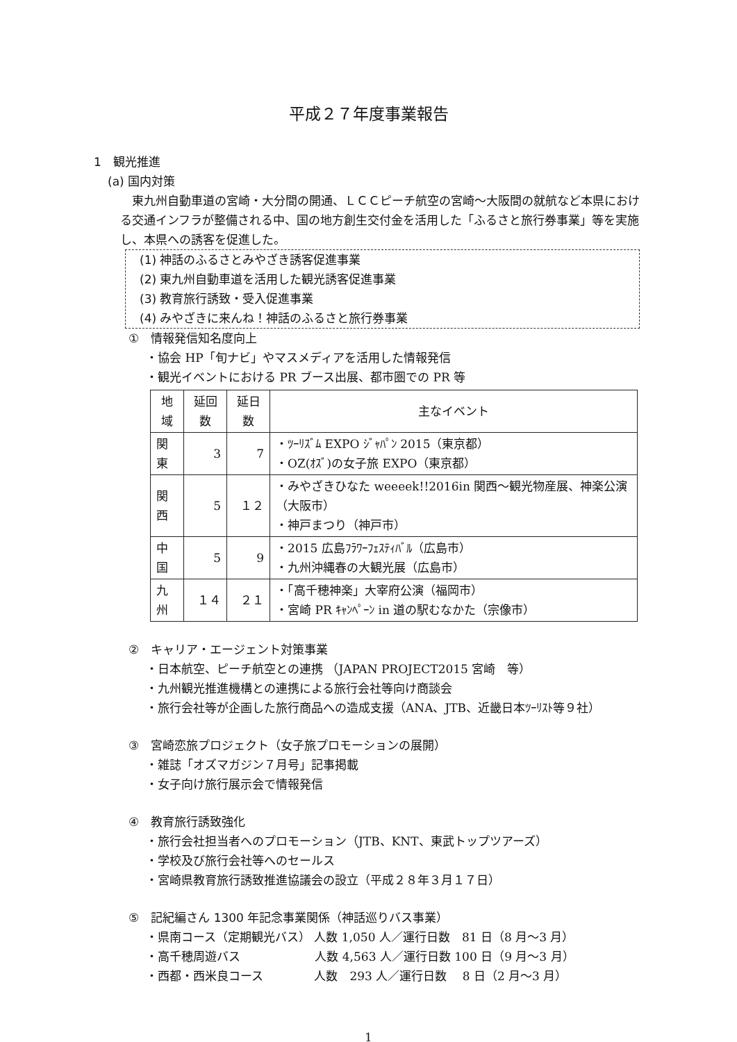平成２７年度事業報告
1　観光推進
(a) 国内対策
　東九州自動車道の宮崎・大分間の開通、ＬＣＣピーチ航空の宮崎～大阪間の就航など本県における交通インフラが整備される中、国の地方創生交付金を活用した「ふるさと旅行券事業」等を実施し、本県への誘客を促進した。
(1) 神話のふるさとみやざき誘客促進事業
(2) 東九州自動車道を活用した観光誘客促進事業
(3) 教育旅行誘致・受入促進事業
(4) みやざきに来んね！神話のふるさと旅行券事業
①　情報発信知名度向上
・協会 HP「旬ナビ」やマスメディアを活用した情報発信
・観光イベントにおける PR ブース出展、都市圏での PR 等
| 地域 | 延回数 | 延日数 | 主なイベント |
| --- | --- | --- | --- |
| 関東 | 3 | 7 | ・ﾂｰﾘｽﾞﾑ EXPO ｼﾞｬﾊﾟﾝ 2015（東京都） ・OZ(ｵｽﾞ)の女子旅 EXPO（東京都） |
| 関西 | 5 | １２ | ・みやざきひなた weeeek!!2016in 関西～観光物産展、神楽公演（大阪市） ・神戸まつり（神戸市） |
| 中国 | 5 | 9 | ・2015 広島ﾌﾗﾜｰﾌｪｽﾃｨﾊﾞﾙ（広島市） ・九州沖縄春の大観光展（広島市） |
| 九州 | １４ | ２１ | ・「高千穂神楽」大宰府公演（福岡市） ・宮崎 PR ｷｬﾝﾍﾟｰﾝ in 道の駅むなかた（宗像市） |
②　キャリア・エージェント対策事業
・日本航空、ピーチ航空との連携 （JAPAN PROJECT2015 宮崎　等）
・九州観光推進機構との連携による旅行会社等向け商談会
・旅行会社等が企画した旅行商品への造成支援（ANA、JTB、近畿日本ﾂｰﾘｽﾄ等９社）
③　宮崎恋旅プロジェクト（女子旅プロモーションの展開）
・雑誌「オズマガジン７月号」記事掲載
・女子向け旅行展示会で情報発信
④　教育旅行誘致強化
・旅行会社担当者へのプロモーション（JTB、KNT、東武トップツアーズ）
・学校及び旅行会社等へのセールス
・宮崎県教育旅行誘致推進協議会の設立（平成２８年３月１７日）
⑤　記紀編さん 1300 年記念事業関係（神話巡りバス事業）
・県南コース（定期観光バス） 人数 1,050 人／運行日数　81 日（8 月～3 月）
・高千穂周遊バス　　　　　　 人数 4,563 人／運行日数 100 日（9 月～3 月）
・西都・西米良コース　　　　 人数　293 人／運行日数　 8 日（2 月～3 月）
1